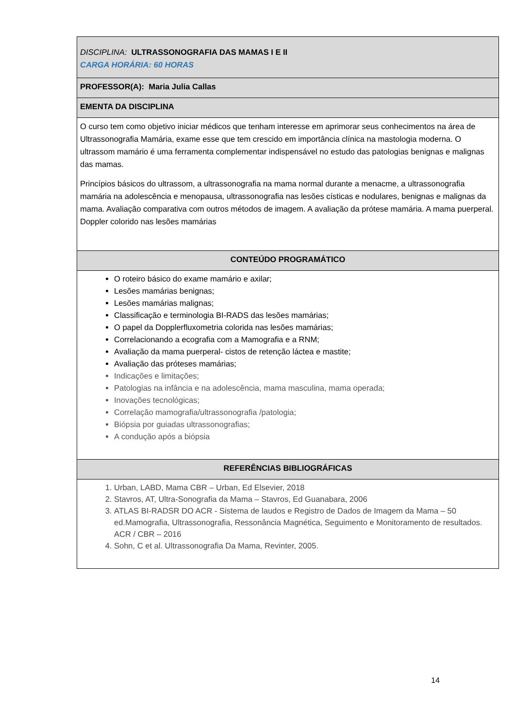| DISCIPLINA: ULTRASSONOGRAFIA DAS MAMAS I E II CARGA HORÁRIA: 60 HORAS |
| PROFESSOR(A): Maria Julia Callas |
| EMENTA DA DISCIPLINA |
| O curso tem como objetivo iniciar médicos que tenham interesse em aprimorar seus conhecimentos na área de Ultrassonografia Mamária, exame esse que tem crescido em importância clínica na mastologia moderna. O ultrassom mamário é uma ferramenta complementar indispensável no estudo das patologias benignas e malignas das mamas. Princípios básicos do ultrassom, a ultrassonografia na mama normal durante a menacme, a ultrassonografia mamária na adolescência e menopausa, ultrassonografia nas lesões císticas e nodulares, benignas e malignas da mama. Avaliação comparativa com outros métodos de imagem. A avaliação da prótese mamária. A mama puerperal. Doppler colorido nas lesões mamárias |
| CONTEÚDO PROGRAMÁTICO |
| O roteiro básico do exame mamário e axilar; Lesões mamárias benignas; Lesões mamárias malignas; Classificação e terminologia BI-RADS das lesões mamárias; O papel da Dopplerfluxometria colorida nas lesões mamárias; Correlacionando a ecografia com a Mamografia e a RNM; Avaliação da mama puerperal- cistos de retenção láctea e mastite; Avaliação das próteses mamárias; Indicações e limitações; Patologias na infância e na adolescência, mama masculina, mama operada; Inovações tecnológicas; Correlação mamografia/ultrassonografia /patologia; Biópsia por guiadas ultrassonografias; A condução após a biópsia |
| REFERÊNCIAS BIBLIOGRÁFICAS |
| 1. Urban, LABD, Mama CBR – Urban, Ed Elsevier, 2018 2. Stavros, AT, Ultra-Sonografia da Mama – Stavros, Ed Guanabara, 2006 3. ATLAS BI-RADSR DO ACR - Sistema de laudos e Registro de Dados de Imagem da Mama – 50 ed.Mamografia, Ultrassonografia, Ressonância Magnética, Seguimento e Monitoramento de resultados. ACR / CBR – 2016 4. Sohn, C et al. Ultrassonografia Da Mama, Revinter, 2005. |
14